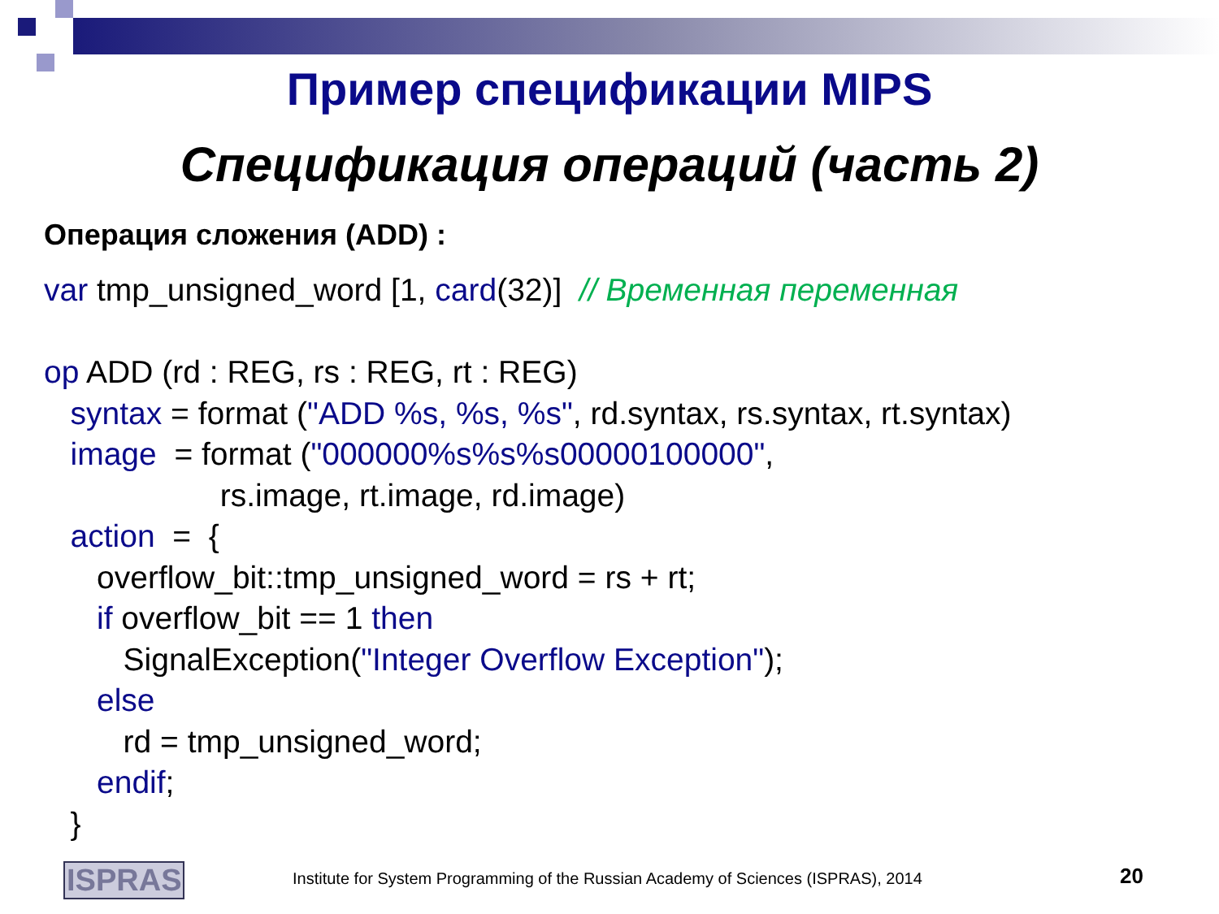Пример спецификации MIPS
Спецификация операций (часть 2)
Операция сложения (ADD) :
var tmp_unsigned_word [1, card(32)] // Временная переменная op ADD (rd : REG, rs : REG, rt : REG) syntax = format ("ADD %s, %s, %s", rd.syntax, rs.syntax, rt.syntax) image = format ("000000%s%s%s00000100000", rs.image, rt.image, rd.image) action = { overflow_bit::tmp_unsigned_word = rs + rt; if overflow_bit == 1 then SignalException("Integer Overflow Exception"); else rd = tmp_unsigned_word; endif; }
ISPRAS
Institute for System Programming of the Russian Academy of Sciences (ISPRAS), 2014
20